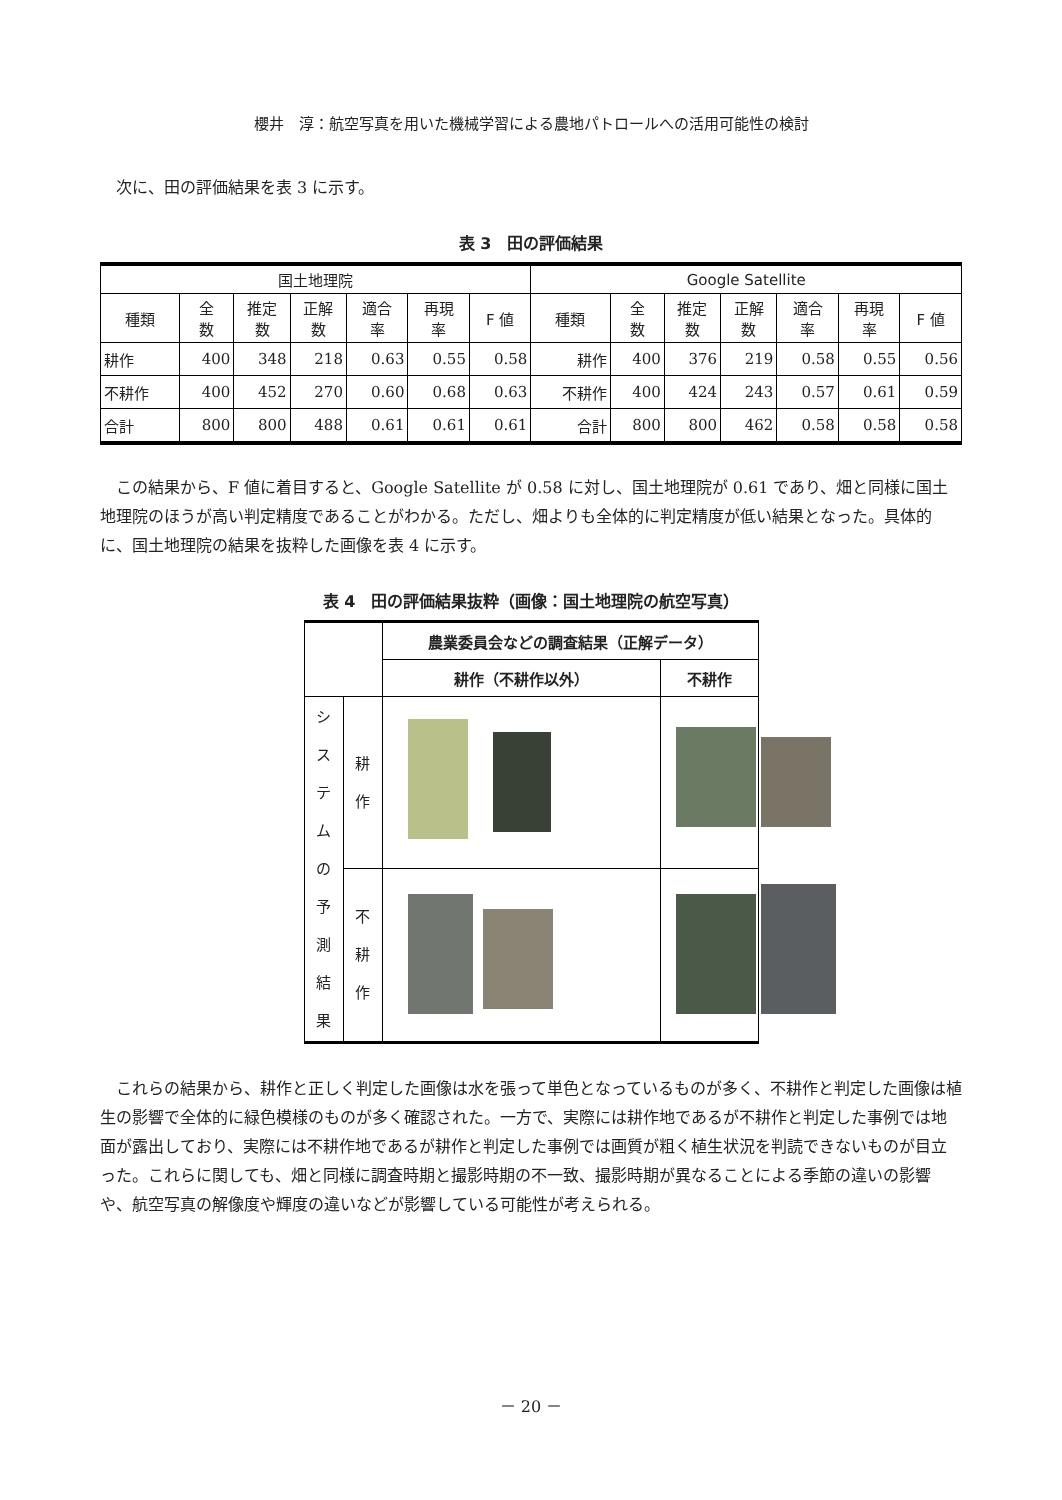櫻井　淳：航空写真を用いた機械学習による農地パトロールへの活用可能性の検討
次に、田の評価結果を表 3 に示す。
表 3　田の評価結果
| 国土地理院 | | | | | | | Google Satellite | | | | | | |
| --- | --- | --- | --- | --- | --- | --- | --- | --- | --- | --- | --- | --- | --- |
| 種類 | 全 数 | 推定 数 | 正解 数 | 適合 率 | 再現 率 | F 値 | 種類 | 全 数 | 推定 数 | 正解 数 | 適合 率 | 再現 率 | F 値 |
| 耕作 | 400 | 348 | 218 | 0.63 | 0.55 | 0.58 | 耕作 | 400 | 376 | 219 | 0.58 | 0.55 | 0.56 |
| 不耕作 | 400 | 452 | 270 | 0.60 | 0.68 | 0.63 | 不耕作 | 400 | 424 | 243 | 0.57 | 0.61 | 0.59 |
| 合計 | 800 | 800 | 488 | 0.61 | 0.61 | 0.61 | 合計 | 800 | 800 | 462 | 0.58 | 0.58 | 0.58 |
この結果から、F 値に着目すると、Google Satellite が 0.58 に対し、国土地理院が 0.61 であり、畑と同様に国土地理院のほうが高い判定精度であることがわかる。ただし、畑よりも全体的に判定精度が低い結果となった。具体的に、国土地理院の結果を抜粋した画像を表 4 に示す。
表 4　田の評価結果抜粋（画像：国土地理院の航空写真）
| | | 農業委員会などの調査結果（正解データ） | |
| --- | --- | --- | --- |
| | | 耕作（不耕作以外） | 不耕作 |
| シ ス テ ム の 予 測 結 果 | 耕 作 | | |
| | 不 耕 作 | | |
これらの結果から、耕作と正しく判定した画像は水を張って単色となっているものが多く、不耕作と判定した画像は植生の影響で全体的に緑色模様のものが多く確認された。一方で、実際には耕作地であるが不耕作と判定した事例では地面が露出しており、実際には不耕作地であるが耕作と判定した事例では画質が粗く植生状況を判読できないものが目立った。これらに関しても、畑と同様に調査時期と撮影時期の不一致、撮影時期が異なることによる季節の違いの影響や、航空写真の解像度や輝度の違いなどが影響している可能性が考えられる。
－ 20 －